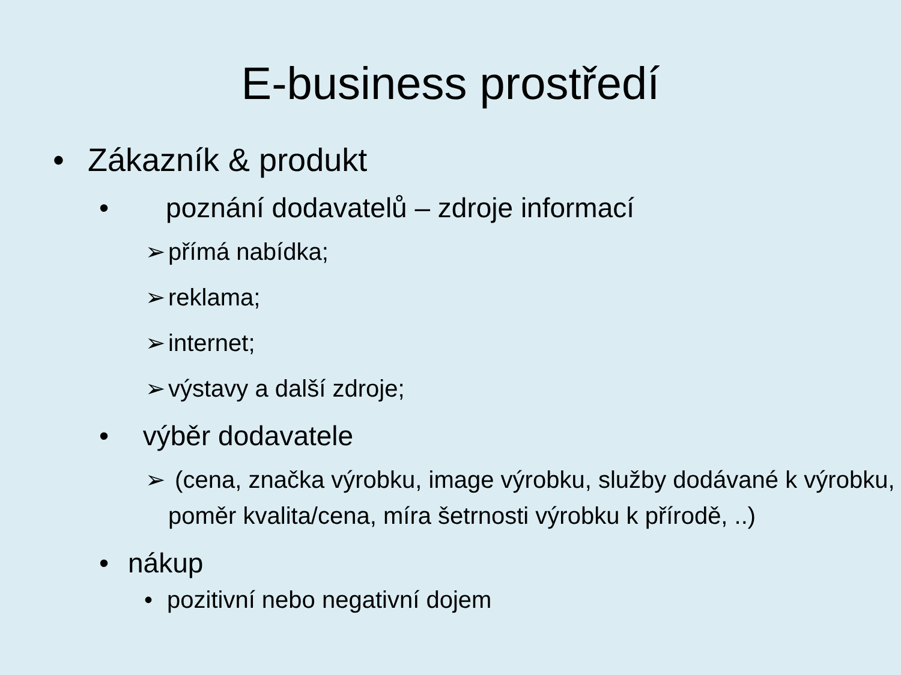E-business prostředí
• Zákazník & produkt
• poznání dodavatelů – zdroje informací
➢ přímá nabídka;
➢ reklama;
➢ internet;
➢ výstavy a další zdroje;
• výběr dodavatele
➢ (cena, značka výrobku, image výrobku, služby dodávané k výrobku, poměr kvalita/cena, míra šetrnosti výrobku k přírodě, ..)
• nákup
• pozitivní nebo negativní dojem